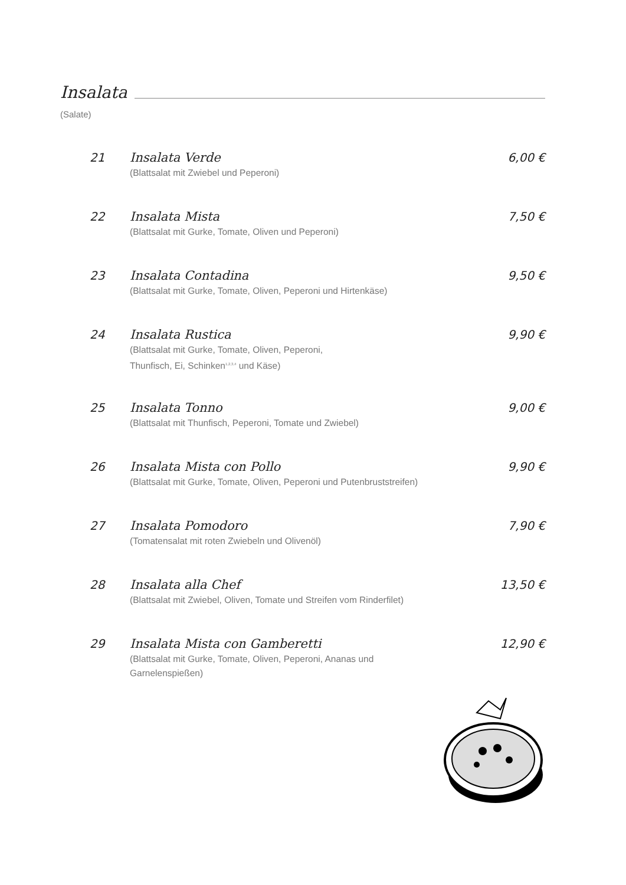Insalata
(Salate)
21 Insalata Verde
(Blattsalat mit Zwiebel und Peperoni)
6,00 €
22 Insalata Mista
(Blattsalat mit Gurke, Tomate, Oliven und Peperoni)
7,50 €
23 Insalata Contadina
(Blattsalat mit Gurke, Tomate, Oliven, Peperoni und Hirtenkäse)
9,50 €
24 Insalata Rustica
(Blattsalat mit Gurke, Tomate, Oliven, Peperoni,
Thunfisch, Ei, Schinken<sup>1,2,3,4</sup> und Käse)
9,90 €
25 Insalata Tonno
(Blattsalat mit Thunfisch, Peperoni, Tomate und Zwiebel)
9,00 €
26 Insalata Mista con Pollo
(Blattsalat mit Gurke, Tomate, Oliven, Peperoni und Putenbruststreifen)
9,90 €
27 Insalata Pomodoro
(Tomatensalat mit roten Zwiebeln und Olivenöl)
7,90 €
28 Insalata alla Chef
(Blattsalat mit Zwiebel, Oliven, Tomate und Streifen vom Rinderfilet)
13,50 €
29 Insalata Mista con Gamberetti
(Blattsalat mit Gurke, Tomate, Oliven, Peperoni, Ananas und
Garnelenspießen)
12,90 €